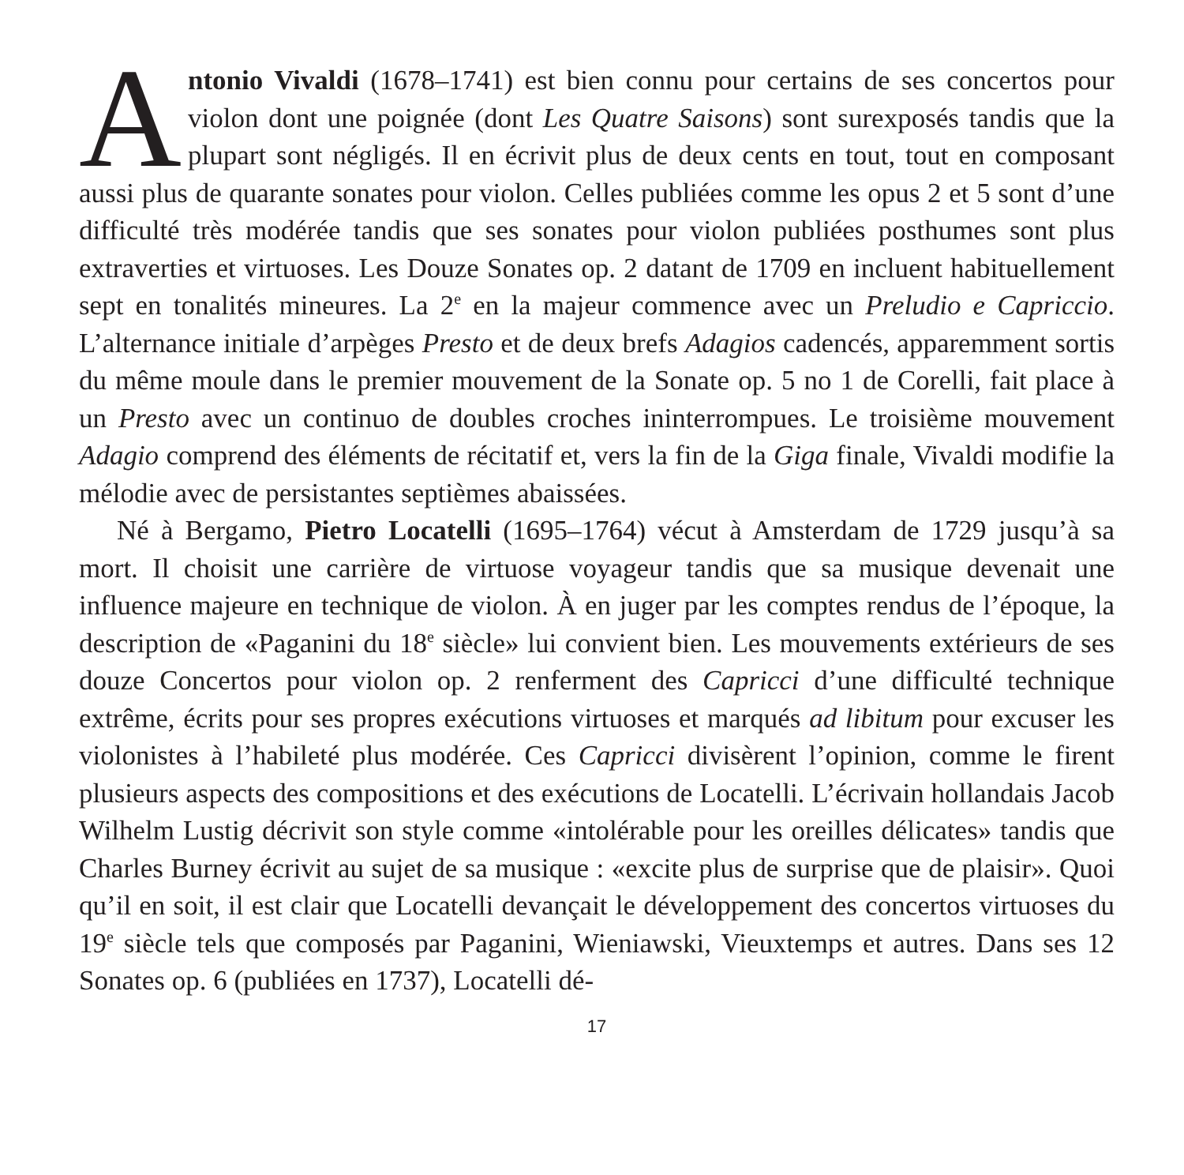Antonio Vivaldi (1678–1741) est bien connu pour certains de ses concertos pour violon dont une poignée (dont Les Quatre Saisons) sont surexposés tandis que la plupart sont négligés. Il en écrivit plus de deux cents en tout, tout en composant aussi plus de quarante sonates pour violon. Celles publiées comme les opus 2 et 5 sont d’une difficulté très modérée tandis que ses sonates pour violon publiées posthumes sont plus extraverties et virtuoses. Les Douze Sonates op. 2 datant de 1709 en incluent habituellement sept en tonalités mineures. La 2<sup>e</sup> en la majeur commence avec un Preludio e Capriccio. L’alternance initiale d’arpèges Presto et de deux brefs Adagios cadencés, apparemment sortis du même moule dans le premier mouvement de la Sonate op. 5 no 1 de Corelli, fait place à un Presto avec un continuo de doubles croches ininterrompues. Le troisième mouvement Adagio comprend des éléments de récitatif et, vers la fin de la Giga finale, Vivaldi modifie la mélodie avec de persistantes septièmes abaissées.
Né à Bergamo, Pietro Locatelli (1695–1764) vécut à Amsterdam de 1729 jusqu’à sa mort. Il choisit une carrière de virtuose voyageur tandis que sa musique devenait une influence majeure en technique de violon. À en juger par les comptes rendus de l’époque, la description de «Paganini du 18<sup>e</sup> siècle» lui convient bien. Les mouvements extérieurs de ses douze Concertos pour violon op. 2 renferment des Capricci d’une difficulté technique extrême, écrits pour ses propres exécutions virtuoses et marqués ad libitum pour excuser les violonistes à l’habileté plus modérée. Ces Capricci divisèrent l’opinion, comme le firent plusieurs aspects des compositions et des exécutions de Locatelli. L’écrivain hollandais Jacob Wilhelm Lustig décrivit son style comme «intolérable pour les oreilles délicates» tandis que Charles Burney écrivit au sujet de sa musique : «excite plus de surprise que de plaisir». Quoi qu’il en soit, il est clair que Locatelli devançait le développement des concertos virtuoses du 19<sup>e</sup> siècle tels que composés par Paganini, Wieniawski, Vieuxtemps et autres. Dans ses 12 Sonates op. 6 (publiées en 1737), Locatelli dé-
17